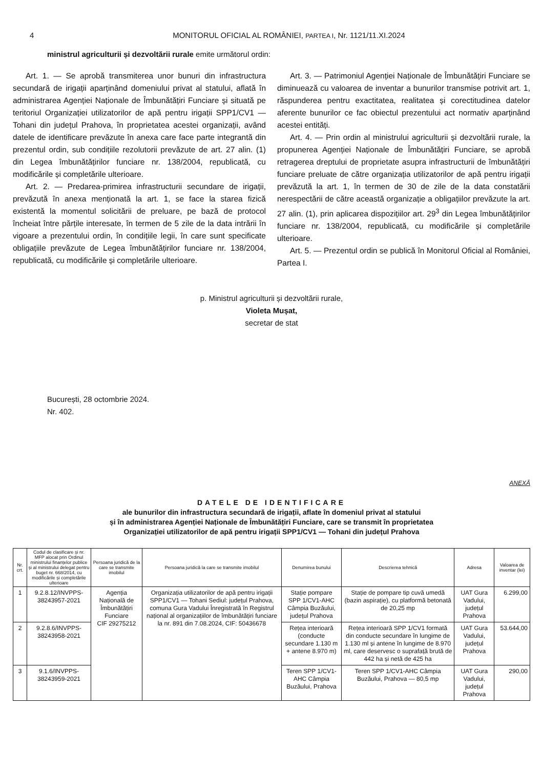4 MONITORUL OFICIAL AL ROMÂNIEI, PARTEA I, Nr. 1121/11.XI.2024
ministrul agriculturii și dezvoltării rurale emite următorul ordin:
Art. 1. — Se aprobă transmiterea unor bunuri din infrastructura secundară de irigații aparținând domeniului privat al statului, aflată în administrarea Agenției Naționale de Îmbunătățiri Funciare și situată pe teritoriul Organizației utilizatorilor de apă pentru irigații SPP1/CV1 — Tohani din județul Prahova, în proprietatea acestei organizații, având datele de identificare prevăzute în anexa care face parte integrantă din prezentul ordin, sub condițiile rezolutorii prevăzute de art. 27 alin. (1) din Legea îmbunătățirilor funciare nr. 138/2004, republicată, cu modificările și completările ulterioare.
Art. 2. — Predarea-primirea infrastructurii secundare de irigații, prevăzută în anexa menționată la art. 1, se face la starea fizică existentă la momentul solicitării de preluare, pe bază de protocol încheiat între părțile interesate, în termen de 5 zile de la data intrării în vigoare a prezentului ordin, în condițiile legii, în care sunt specificate obligațiile prevăzute de Legea îmbunătățirilor funciare nr. 138/2004, republicată, cu modificările și completările ulterioare.
Art. 3. — Patrimoniul Agenției Naționale de Îmbunătățiri Funciare se diminuează cu valoarea de inventar a bunurilor transmise potrivit art. 1, răspunderea pentru exactitatea, realitatea și corectitudinea datelor aferente bunurilor ce fac obiectul prezentului act normativ aparținând acestei entități.
Art. 4. — Prin ordin al ministrului agriculturii și dezvoltării rurale, la propunerea Agenției Naționale de Îmbunătățiri Funciare, se aprobă retragerea dreptului de proprietate asupra infrastructurii de îmbunătățiri funciare preluate de către organizația utilizatorilor de apă pentru irigații prevăzută la art. 1, în termen de 30 de zile de la data constatării nerespectării de către această organizație a obligațiilor prevăzute la art. 27 alin. (1), prin aplicarea dispozițiilor art. 29<sup>3</sup> din Legea îmbunătățirilor funciare nr. 138/2004, republicată, cu modificările și completările ulterioare.
Art. 5. — Prezentul ordin se publică în Monitorul Oficial al României, Partea I.
p. Ministrul agriculturii și dezvoltării rurale,
Violeta Mușat,
secretar de stat
București, 28 octombrie 2024.
Nr. 402.
ANEXĂ
DATELE DE IDENTIFICARE
ale bunurilor din infrastructura secundară de irigații, aflate în domeniul privat al statului
și în administrarea Agenției Naționale de Îmbunătățiri Funciare, care se transmit în proprietatea
Organizației utilizatorilor de apă pentru irigații SPP1/CV1 — Tohani din județul Prahova
| Nr. crt. | Codul de clasificare și nr. MFP alocat prin Ordinul ministrului finanțelor publice și al ministrului delegat pentru buget nr. 668/2014, cu modificările și completările ulterioare | Persoana juridică de la care se transmite imobilul | Persoana juridică la care se transmite imobilul | Denumirea bunului | Descrierea tehnică | Adresa | Valoarea de inventar (lei) |
| --- | --- | --- | --- | --- | --- | --- | --- |
| 1 | 9.2.8.12/INVPPS-38243957-2021 | Agenția Națională de Îmbunătățiri Funciare CIF 29275212 | Organizația utilizatorilor de apă pentru irigații SPP1/CV1 — Tohani Sediul: județul Prahova, comuna Gura Vadului Înregistrată în Registrul național al organizațiilor de îmbunătățiri funciare la nr. 891 din 7.08.2024, CIF: 50436678 | Stație pompare SPP 1/CV1-AHC Câmpia Buzăului, județul Prahova | Stație de pompare tip cuvă umedă (bazin aspirație), cu platformă betonată de 20,25 mp | UAT Gura Vadului, județul Prahova | 6.299,00 |
| 2 | 9.2.8.6/INVPPS-38243958-2021 | | | Rețea interioară (conducte secundare 1.130 m + antene 8.970 m) | Rețea interioară SPP 1/CV1 formată din conducte secundare în lungime de 1.130 ml și antene în lungime de 8.970 ml, care deservesc o suprafață brută de 442 ha și netă de 425 ha | UAT Gura Vadului, județul Prahova | 53.644,00 |
| 3 | 9.1.6/INVPPS-38243959-2021 | | | Teren SPP 1/CV1-AHC Câmpia Buzăului, Prahova | Teren SPP 1/CV1-AHC Câmpia Buzăului, Prahova — 80,5 mp | UAT Gura Vadului, județul Prahova | 290,00 |